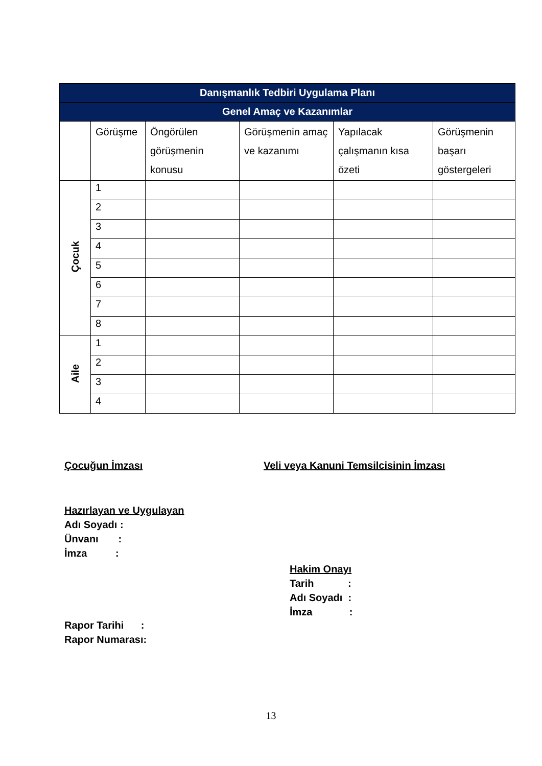| Danışmanlık Tedbiri Uygulama Planı | | | | | |
| --- | --- | --- | --- | --- | --- |
| Genel Amaç ve Kazanımlar | | | | | |
| | Görüşme | Öngörülen görüşmenin konusu | Görüşmenin amaç ve kazanımı | Yapılacak çalışmanın kısa özeti | Görüşmenin başarı göstergeleri |
| Çocuk | 1 | | | | |
| | 2 | | | | |
| | 3 | | | | |
| | 4 | | | | |
| | 5 | | | | |
| | 6 | | | | |
| | 7 | | | | |
| | 8 | | | | |
| Aile | 1 | | | | |
| | 2 | | | | |
| | 3 | | | | |
| | 4 | | | | |
Çocuğun İmzası Veli veya Kanuni Temsilcisinin İmzası
Hazırlayan ve Uygulayan
Adı Soyadı :
Ünvanı :
İmza :
Hakim Onayı
Tarih :
Adı Soyadı :
İmza :
Rapor Tarihi :
Rapor Numarası:
13